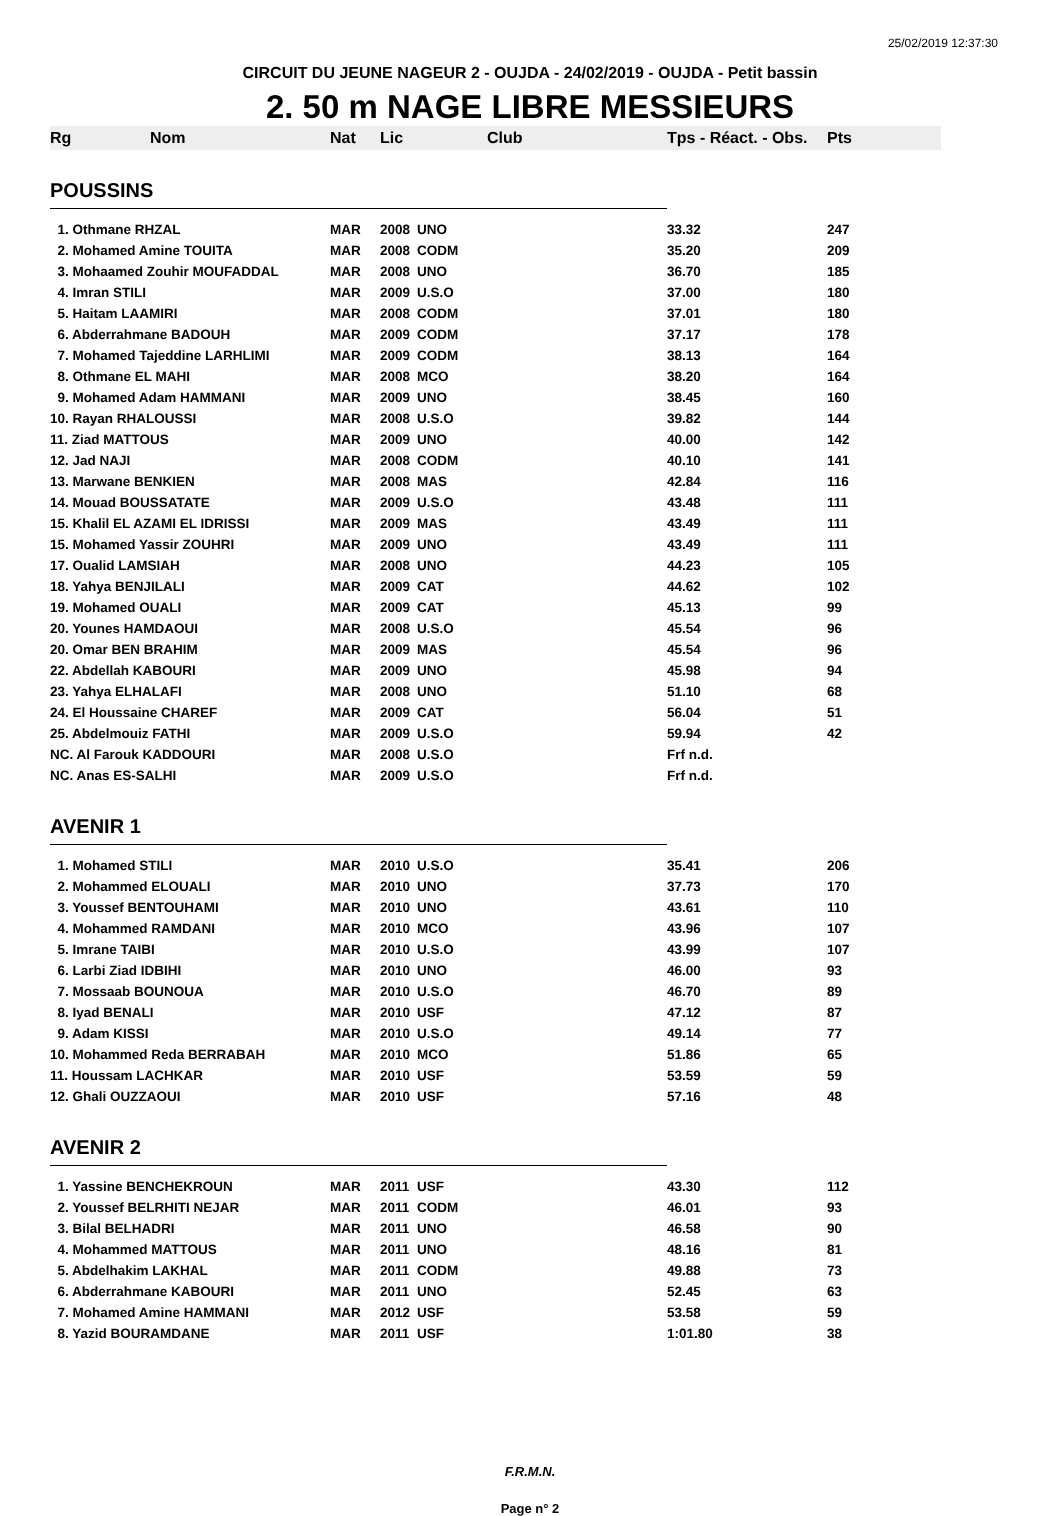25/02/2019 12:37:30
CIRCUIT DU JEUNE NAGEUR 2 - OUJDA - 24/02/2019 - OUJDA - Petit bassin
2. 50 m NAGE LIBRE MESSIEURS
| Rg | Nom | Nat | Lic | Club | Tps - Réact. - Obs. | Pts |
| --- | --- | --- | --- | --- | --- | --- |
| POUSSINS | | | | | | |
| 1. Othmane RHZAL | | MAR | 2008 | UNO | 33.32 | 247 |
| 2. Mohamed Amine TOUITA | | MAR | 2008 | CODM | 35.20 | 209 |
| 3. Mohaamed Zouhir MOUFADDAL | | MAR | 2008 | UNO | 36.70 | 185 |
| 4. Imran STILI | | MAR | 2009 | U.S.O | 37.00 | 180 |
| 5. Haitam LAAMIRI | | MAR | 2008 | CODM | 37.01 | 180 |
| 6. Abderrahmane BADOUH | | MAR | 2009 | CODM | 37.17 | 178 |
| 7. Mohamed Tajeddine LARHLIMI | | MAR | 2009 | CODM | 38.13 | 164 |
| 8. Othmane EL MAHI | | MAR | 2008 | MCO | 38.20 | 164 |
| 9. Mohamed Adam HAMMANI | | MAR | 2009 | UNO | 38.45 | 160 |
| 10. Rayan RHALOUSSI | | MAR | 2008 | U.S.O | 39.82 | 144 |
| 11. Ziad MATTOUS | | MAR | 2009 | UNO | 40.00 | 142 |
| 12. Jad NAJI | | MAR | 2008 | CODM | 40.10 | 141 |
| 13. Marwane BENKIEN | | MAR | 2008 | MAS | 42.84 | 116 |
| 14. Mouad BOUSSATATE | | MAR | 2009 | U.S.O | 43.48 | 111 |
| 15. Khalil EL AZAMI EL IDRISSI | | MAR | 2009 | MAS | 43.49 | 111 |
| 15. Mohamed Yassir ZOUHRI | | MAR | 2009 | UNO | 43.49 | 111 |
| 17. Oualid LAMSIAH | | MAR | 2008 | UNO | 44.23 | 105 |
| 18. Yahya BENJILALI | | MAR | 2009 | CAT | 44.62 | 102 |
| 19. Mohamed OUALI | | MAR | 2009 | CAT | 45.13 | 99 |
| 20. Younes HAMDAOUI | | MAR | 2008 | U.S.O | 45.54 | 96 |
| 20. Omar BEN BRAHIM | | MAR | 2009 | MAS | 45.54 | 96 |
| 22. Abdellah KABOURI | | MAR | 2009 | UNO | 45.98 | 94 |
| 23. Yahya ELHALAFI | | MAR | 2008 | UNO | 51.10 | 68 |
| 24. El Houssaine CHAREF | | MAR | 2009 | CAT | 56.04 | 51 |
| 25. Abdelmouiz FATHI | | MAR | 2009 | U.S.O | 59.94 | 42 |
| NC. Al Farouk KADDOURI | | MAR | 2008 | U.S.O | Frf n.d. | |
| NC. Anas ES-SALHI | | MAR | 2009 | U.S.O | Frf n.d. | |
| AVENIR 1 | | | | | | |
| 1. Mohamed STILI | | MAR | 2010 | U.S.O | 35.41 | 206 |
| 2. Mohammed ELOUALI | | MAR | 2010 | UNO | 37.73 | 170 |
| 3. Youssef BENTOUHAMI | | MAR | 2010 | UNO | 43.61 | 110 |
| 4. Mohammed RAMDANI | | MAR | 2010 | MCO | 43.96 | 107 |
| 5. Imrane TAIBI | | MAR | 2010 | U.S.O | 43.99 | 107 |
| 6. Larbi Ziad IDBIHI | | MAR | 2010 | UNO | 46.00 | 93 |
| 7. Mossaab BOUNOUA | | MAR | 2010 | U.S.O | 46.70 | 89 |
| 8. Iyad BENALI | | MAR | 2010 | USF | 47.12 | 87 |
| 9. Adam KISSI | | MAR | 2010 | U.S.O | 49.14 | 77 |
| 10. Mohammed Reda BERRABAH | | MAR | 2010 | MCO | 51.86 | 65 |
| 11. Houssam LACHKAR | | MAR | 2010 | USF | 53.59 | 59 |
| 12. Ghali OUZZAOUI | | MAR | 2010 | USF | 57.16 | 48 |
| AVENIR 2 | | | | | | |
| 1. Yassine BENCHEKROUN | | MAR | 2011 | USF | 43.30 | 112 |
| 2. Youssef BELRHITI NEJAR | | MAR | 2011 | CODM | 46.01 | 93 |
| 3. Bilal BELHADRI | | MAR | 2011 | UNO | 46.58 | 90 |
| 4. Mohammed MATTOUS | | MAR | 2011 | UNO | 48.16 | 81 |
| 5. Abdelhakim LAKHAL | | MAR | 2011 | CODM | 49.88 | 73 |
| 6. Abderrahmane KABOURI | | MAR | 2011 | UNO | 52.45 | 63 |
| 7. Mohamed Amine HAMMANI | | MAR | 2012 | USF | 53.58 | 59 |
| 8. Yazid BOURAMDANE | | MAR | 2011 | USF | 1:01.80 | 38 |
F.R.M.N.
Page n° 2